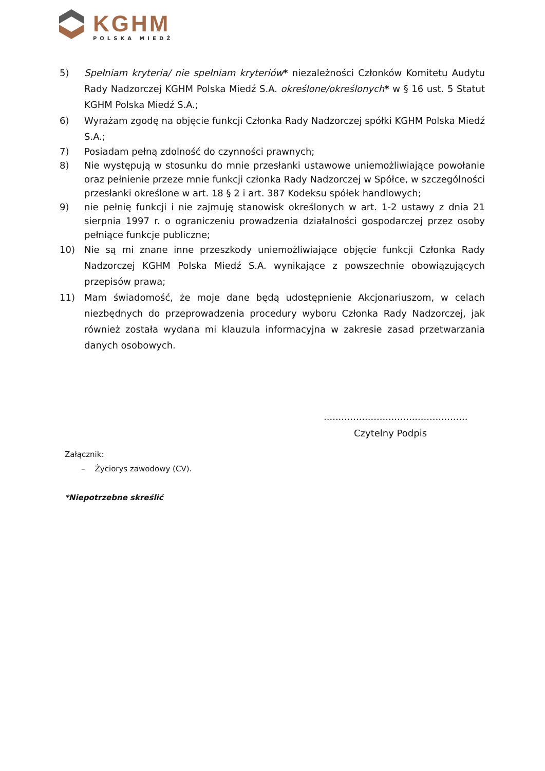KGHM
POLSKA MIEDŹ
5) Spełniam kryteria/ nie spełniam kryteriów* niezależności Członków Komitetu Audytu Rady Nadzorczej KGHM Polska Miedź S.A. określone/określonych* w § 16 ust. 5 Statut KGHM Polska Miedź S.A.;
6) Wyrażam zgodę na objęcie funkcji Członka Rady Nadzorczej spółki KGHM Polska Miedź S.A.;
7) Posiadam pełną zdolność do czynności prawnych;
8) Nie występują w stosunku do mnie przesłanki ustawowe uniemożliwiające powołanie oraz pełnienie przeze mnie funkcji członka Rady Nadzorczej w Spółce, w szczególności przesłanki określone w art. 18 § 2 i art. 387 Kodeksu spółek handlowych;
9) nie pełnię funkcji i nie zajmuję stanowisk określonych w art. 1-2 ustawy z dnia 21 sierpnia 1997 r. o ograniczeniu prowadzenia działalności gospodarczej przez osoby pełniące funkcje publiczne;
10) Nie są mi znane inne przeszkody uniemożliwiające objęcie funkcji Członka Rady Nadzorczej KGHM Polska Miedź S.A. wynikające z powszechnie obowiązujących przepisów prawa;
11) Mam świadomość, że moje dane będą udostępnienie Akcjonariuszom, w celach niezbędnych do przeprowadzenia procedury wyboru Członka Rady Nadzorczej, jak również została wydana mi klauzula informacyjna w zakresie zasad przetwarzania danych osobowych.
.................................................
Czytelny Podpis
Załącznik:
– Życiorys zawodowy (CV).
*Niepotrzebne skreślić